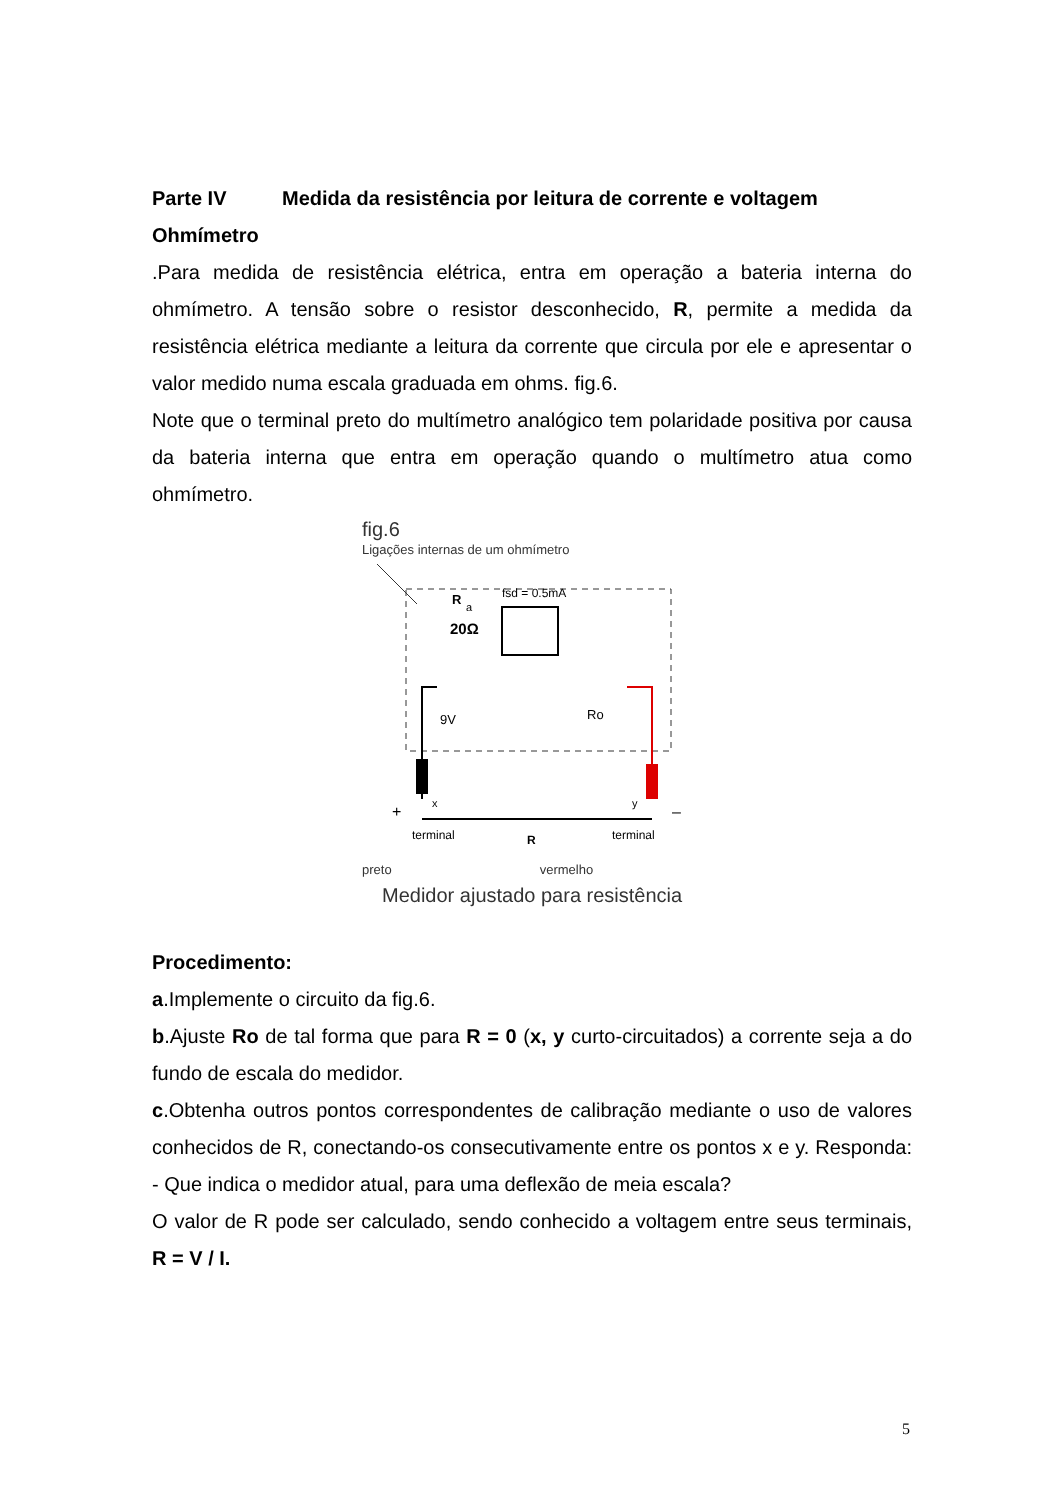Parte IV Medida da resistência por leitura de corrente e voltagem
Ohmímetro
.Para medida de resistência elétrica, entra em operação a bateria interna do ohmímetro. A tensão sobre o resistor desconhecido, R, permite a medida da resistência elétrica mediante a leitura da corrente que circula por ele e apresentar o valor medido numa escala graduada em ohms. fig.6.
Note que o terminal preto do multímetro analógico tem polaridade positiva por causa da bateria interna que entra em operação quando o multímetro atua como ohmímetro.
fig.6
Ligações internas de um ohmímetro
R
a
20Ω
fsd = 0.5mA
9V
Ro
+
–
x
y
terminal
R
terminal
preto vermelho
Medidor ajustado para resistência
Procedimento:
a.Implemente o circuito da fig.6.
b.Ajuste Ro de tal forma que para R = 0 (x, y curto-circuitados) a corrente seja a do fundo de escala do medidor.
c.Obtenha outros pontos correspondentes de calibração mediante o uso de valores conhecidos de R, conectando-os consecutivamente entre os pontos x e y. Responda: - Que indica o medidor atual, para uma deflexão de meia escala?
O valor de R pode ser calculado, sendo conhecido a voltagem entre seus terminais, R = V / I.
5